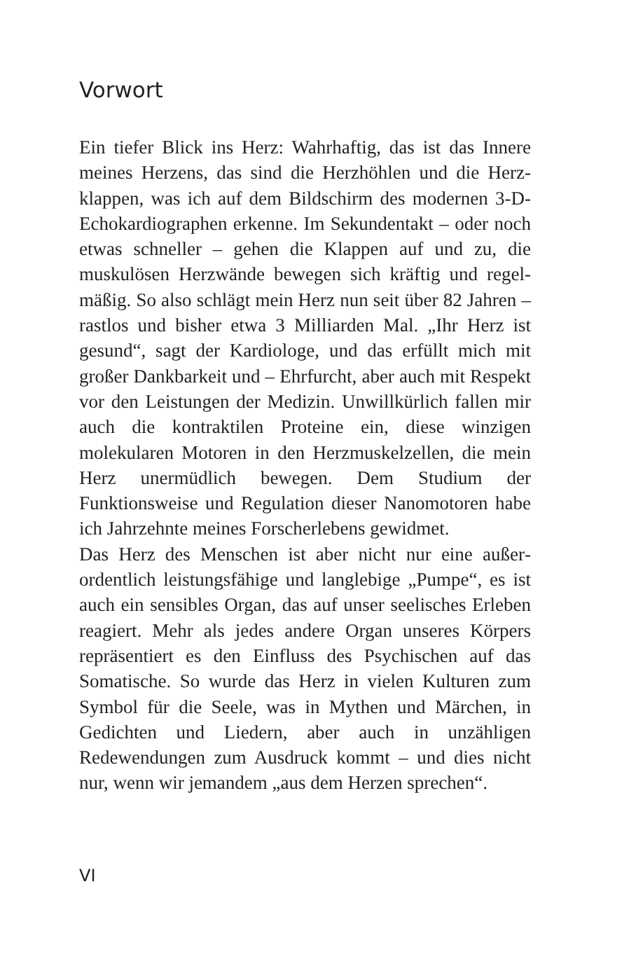Vorwort
Ein tiefer Blick ins Herz: Wahrhaftig, das ist das Innere meines Herzens, das sind die Herzhöhlen und die Herz­klappen, was ich auf dem Bildschirm des modernen 3-D-Echokardiographen erkenne. Im Sekundentakt – oder noch etwas schneller – gehen die Klappen auf und zu, die muskulösen Herzwände bewegen sich kräftig und regel­mäßig. So also schlägt mein Herz nun seit über 82 Jah­ren – rastlos und bisher etwa 3 Milliarden Mal. „Ihr Herz ist gesund“, sagt der Kardiologe, und das erfüllt mich mit großer Dankbarkeit und – Ehrfurcht, aber auch mit Respekt vor den Leistungen der Medizin. Unwillkür­lich fallen mir auch die kontraktilen Proteine ein, diese winzigen molekularen Motoren in den Herzmuskelzel­len, die mein Herz unermüdlich bewegen. Dem Studium der Funktionsweise und Regulation dieser Nanomoto­ren habe ich Jahrzehnte meines Forscherlebens gewid­met.
Das Herz des Menschen ist aber nicht nur eine außer­ordentlich leistungsfähige und langlebige „Pumpe“, es ist auch ein sensibles Organ, das auf unser seelisches Erleben reagiert. Mehr als jedes andere Organ unseres Körpers repräsentiert es den Einfluss des Psychischen auf das Somatische. So wurde das Herz in vielen Kulturen zum Symbol für die Seele, was in Mythen und Märchen, in Gedichten und Liedern, aber auch in unzähligen Redewendungen zum Ausdruck kommt – und dies nicht nur, wenn wir jemandem „aus dem Herzen sprechen“.
VI